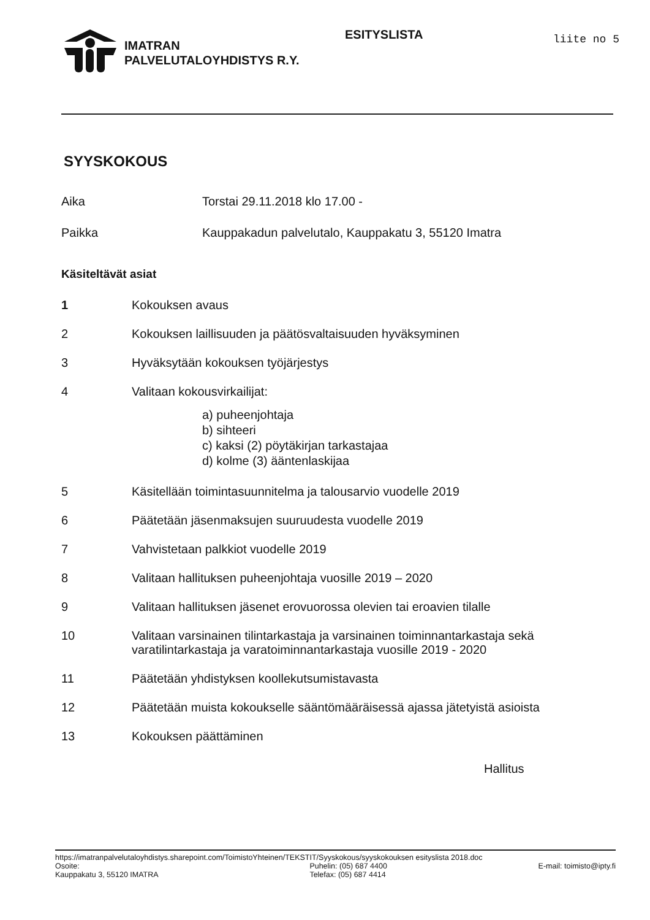IMATRAN
PALVELUTALOYHDISTYS R.Y.
ESITYSLISTA
liite no 5
SYYSKOKOUS
Aika Torstai 29.11.2018 klo 17.00 -
Paikka Kauppakadun palvelutalo, Kauppakatu 3, 55120 Imatra
Käsiteltävät asiat
1 Kokouksen avaus
2 Kokouksen laillisuuden ja päätösvaltaisuuden hyväksyminen
3 Hyväksytään kokouksen työjärjestys
4 Valitaan kokousvirkailijat:
a) puheenjohtaja
b) sihteeri
c) kaksi (2) pöytäkirjan tarkastajaa
d) kolme (3) ääntenlaskijaa
5 Käsitellään toimintasuunnitelma ja talousarvio vuodelle 2019
6 Päätetään jäsenmaksujen suuruudesta vuodelle 2019
7 Vahvistetaan palkkiot vuodelle 2019
8 Valitaan hallituksen puheenjohtaja vuosille 2019 – 2020
9 Valitaan hallituksen jäsenet erovuorossa olevien tai eroavien tilalle
10 Valitaan varsinainen tilintarkastaja ja varsinainen toiminnantarkastaja sekä
varatilintarkastaja ja varatoiminnantarkastaja vuosille 2019 - 2020
11 Päätetään yhdistyksen koollekutsumistavasta
12 Päätetään muista kokoukselle sääntömääräisessä ajassa jätetyistä asioista
13 Kokouksen päättäminen
Hallitus
https://imatranpalvelutaloyhdistys.sharepoint.com/ToimistoYhteinen/TEKSTIT/Syyskokous/syyskokouksen esityslista 2018.doc
Osoite:
Kauppakatu 3, 55120 IMATRA
Puhelin: (05) 687 4400
Telefax: (05) 687 4414
E-mail: toimisto@ipty.fi